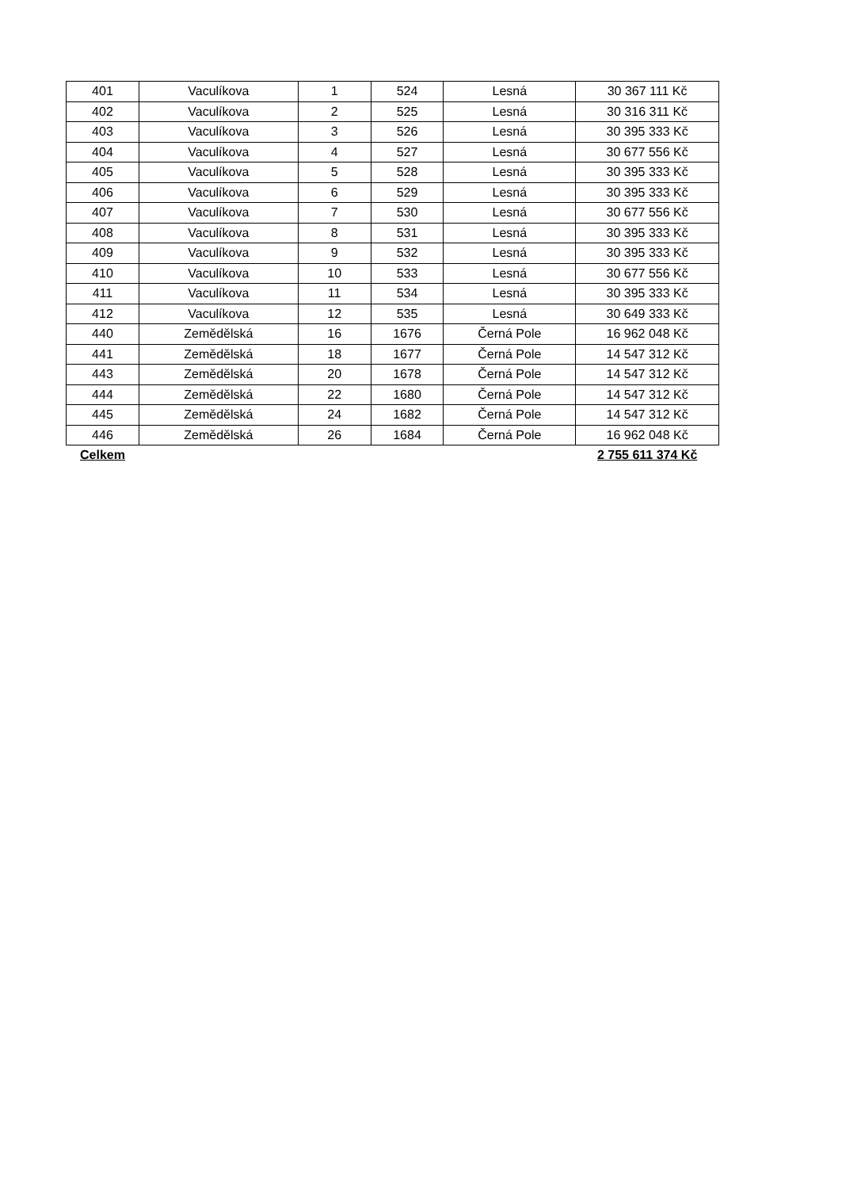| 401 | Vaculíkova | 1 | 524 | Lesná | 30 367 111 Kč |
| 402 | Vaculíkova | 2 | 525 | Lesná | 30 316 311 Kč |
| 403 | Vaculíkova | 3 | 526 | Lesná | 30 395 333 Kč |
| 404 | Vaculíkova | 4 | 527 | Lesná | 30 677 556 Kč |
| 405 | Vaculíkova | 5 | 528 | Lesná | 30 395 333 Kč |
| 406 | Vaculíkova | 6 | 529 | Lesná | 30 395 333 Kč |
| 407 | Vaculíkova | 7 | 530 | Lesná | 30 677 556 Kč |
| 408 | Vaculíkova | 8 | 531 | Lesná | 30 395 333 Kč |
| 409 | Vaculíkova | 9 | 532 | Lesná | 30 395 333 Kč |
| 410 | Vaculíkova | 10 | 533 | Lesná | 30 677 556 Kč |
| 411 | Vaculíkova | 11 | 534 | Lesná | 30 395 333 Kč |
| 412 | Vaculíkova | 12 | 535 | Lesná | 30 649 333 Kč |
| 440 | Zemědělská | 16 | 1676 | Černá Pole | 16 962 048 Kč |
| 441 | Zemědělská | 18 | 1677 | Černá Pole | 14 547 312 Kč |
| 443 | Zemědělská | 20 | 1678 | Černá Pole | 14 547 312 Kč |
| 444 | Zemědělská | 22 | 1680 | Černá Pole | 14 547 312 Kč |
| 445 | Zemědělská | 24 | 1682 | Černá Pole | 14 547 312 Kč |
| 446 | Zemědělská | 26 | 1684 | Černá Pole | 16 962 048 Kč |
| Celkem | | | | | 2 755 611 374 Kč |